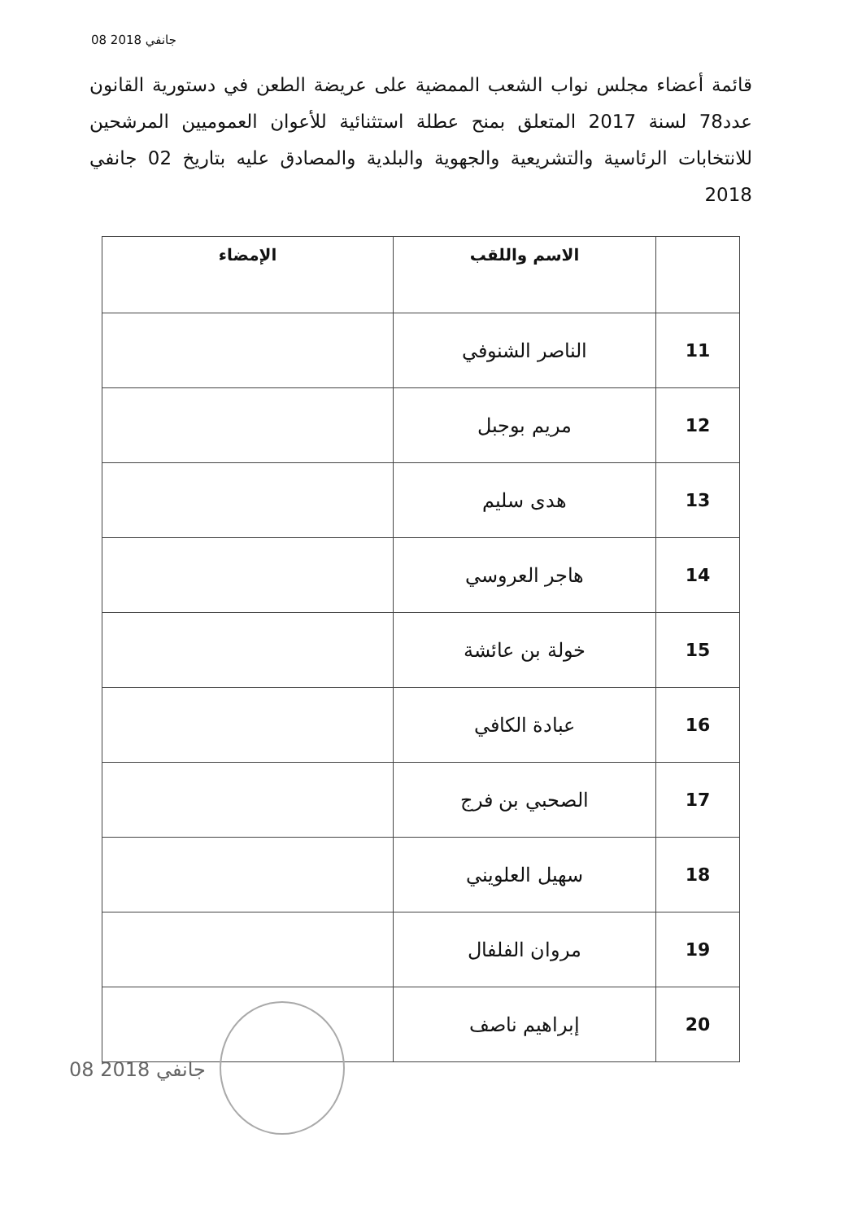08 جانفي 2018
قائمة أعضاء مجلس نواب الشعب الممضية على عريضة الطعن في دستورية القانون عدد78 لسنة 2017 المتعلق بمنح عطلة استثنائية للأعوان العموميين المرشحين للانتخابات الرئاسية والتشريعية والجهوية والبلدية والمصادق عليه بتاريخ 02 جانفي 2018
| | الاسم واللقب | الإمضاء |
| --- | --- | --- |
| 11 | الناصر الشنوفي | |
| 12 | مريم بوجبل | |
| 13 | هدى سليم | |
| 14 | هاجر العروسي | |
| 15 | خولة بن عائشة | |
| 16 | عبادة الكافي | |
| 17 | الصحبي بن فرج | |
| 18 | سهيل العلويني | |
| 19 | مروان الفلفال | |
| 20 | إبراهيم ناصف | |
08 جانفي 2018